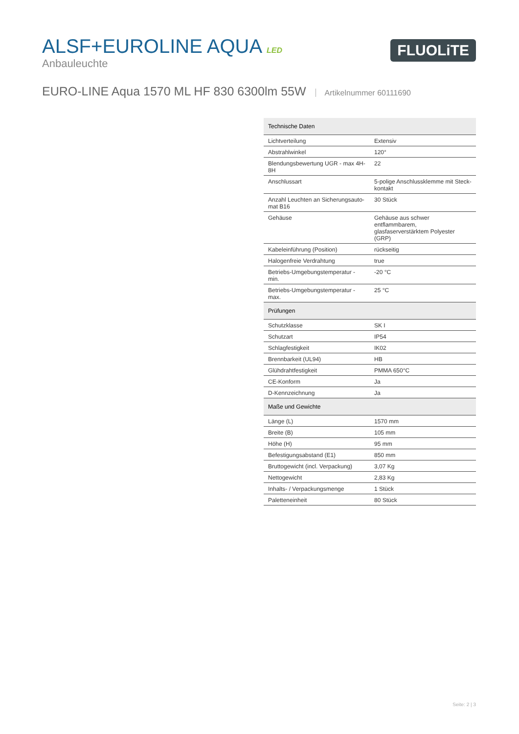ALSF+EUROLINE AQUA LED
Anbauleuchte
FLUOLiTE
EURO-LINE Aqua 1570 ML HF 830 6300lm 55W Artikelnummer 60111690
| Technische Daten | |
| --- | --- |
| Lichtverteilung | Extensiv |
| Abstrahlwinkel | 120° |
| Blendungsbewertung UGR - max 4H-8H | 22 |
| Anschlussart | 5-polige Anschlussklemme mit Steck-kontakt |
| Anzahl Leuchten an Sicherungsauto-mat B16 | 30 Stück |
| Gehäuse | Gehäuse aus schwer entflammbarem, glasfaserverstärktem Polyester (GRP) |
| Kabeleinführung (Position) | rückseitig |
| Halogenfreie Verdrahtung | true |
| Betriebs-Umgebungstemperatur - min. | -20 °C |
| Betriebs-Umgebungstemperatur - max. | 25 °C |
| Prüfungen | |
| Schutzklasse | SK I |
| Schutzart | IP54 |
| Schlagfestigkeit | IK02 |
| Brennbarkeit (UL94) | HB |
| Glühdrahtfestigkeit | PMMA 650°C |
| CE-Konform | Ja |
| D-Kennzeichnung | Ja |
| Maße und Gewichte | |
| Länge (L) | 1570 mm |
| Breite (B) | 105 mm |
| Höhe (H) | 95 mm |
| Befestigungsabstand (E1) | 850 mm |
| Bruttogewicht (incl. Verpackung) | 3,07 Kg |
| Nettogewicht | 2,83 Kg |
| Inhalts- / Verpackungsmenge | 1 Stück |
| Paletteneinheit | 80 Stück |
Seite: 2 | 3